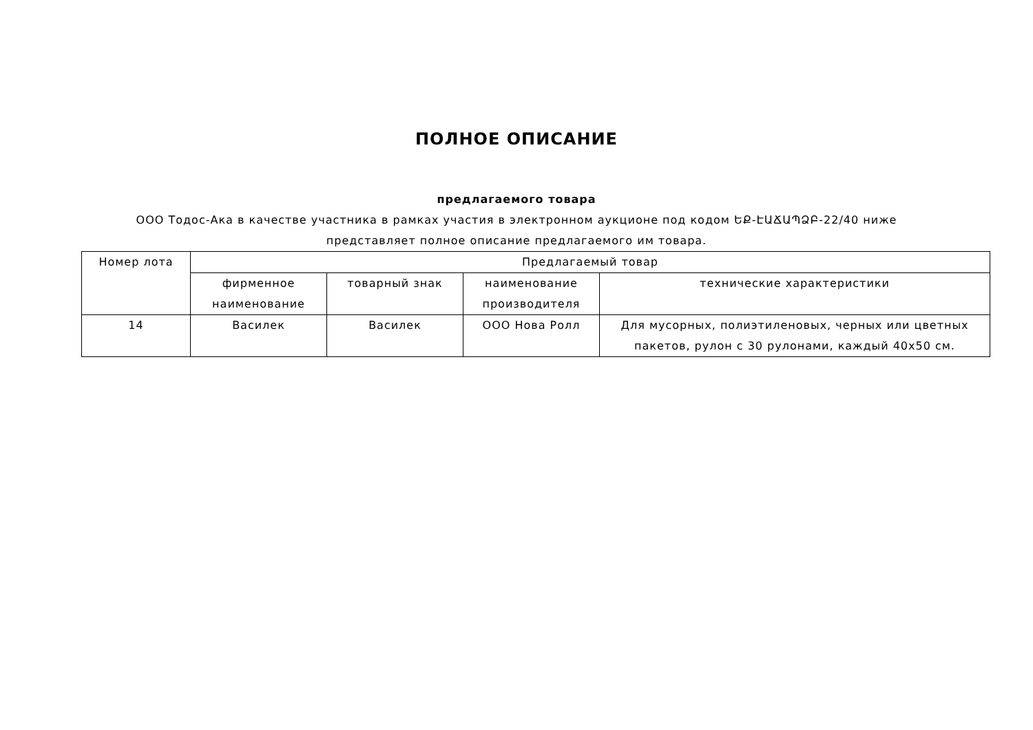ПОЛНОЕ ОПИСАНИЕ
предлагаемого товара
ООО Тодос-Ака в качестве участника в рамках участия в электронном аукционе под кодом ԵՔ-ԷԱՃԱՊՁԲ-22/40 ниже представляет полное описание предлагаемого им товара.
| Номер лота | Предлагаемый товар | | | |
| --- | --- | --- | --- | --- |
| | фирменное наименование | товарный знак | наименование производителя | технические характеристики |
| 14 | Василек | Василек | ООО Нова Ролл | Для мусорных, полиэтиленовых, черных или цветных пакетов, рулон с 30 рулонами, каждый 40x50 см. |